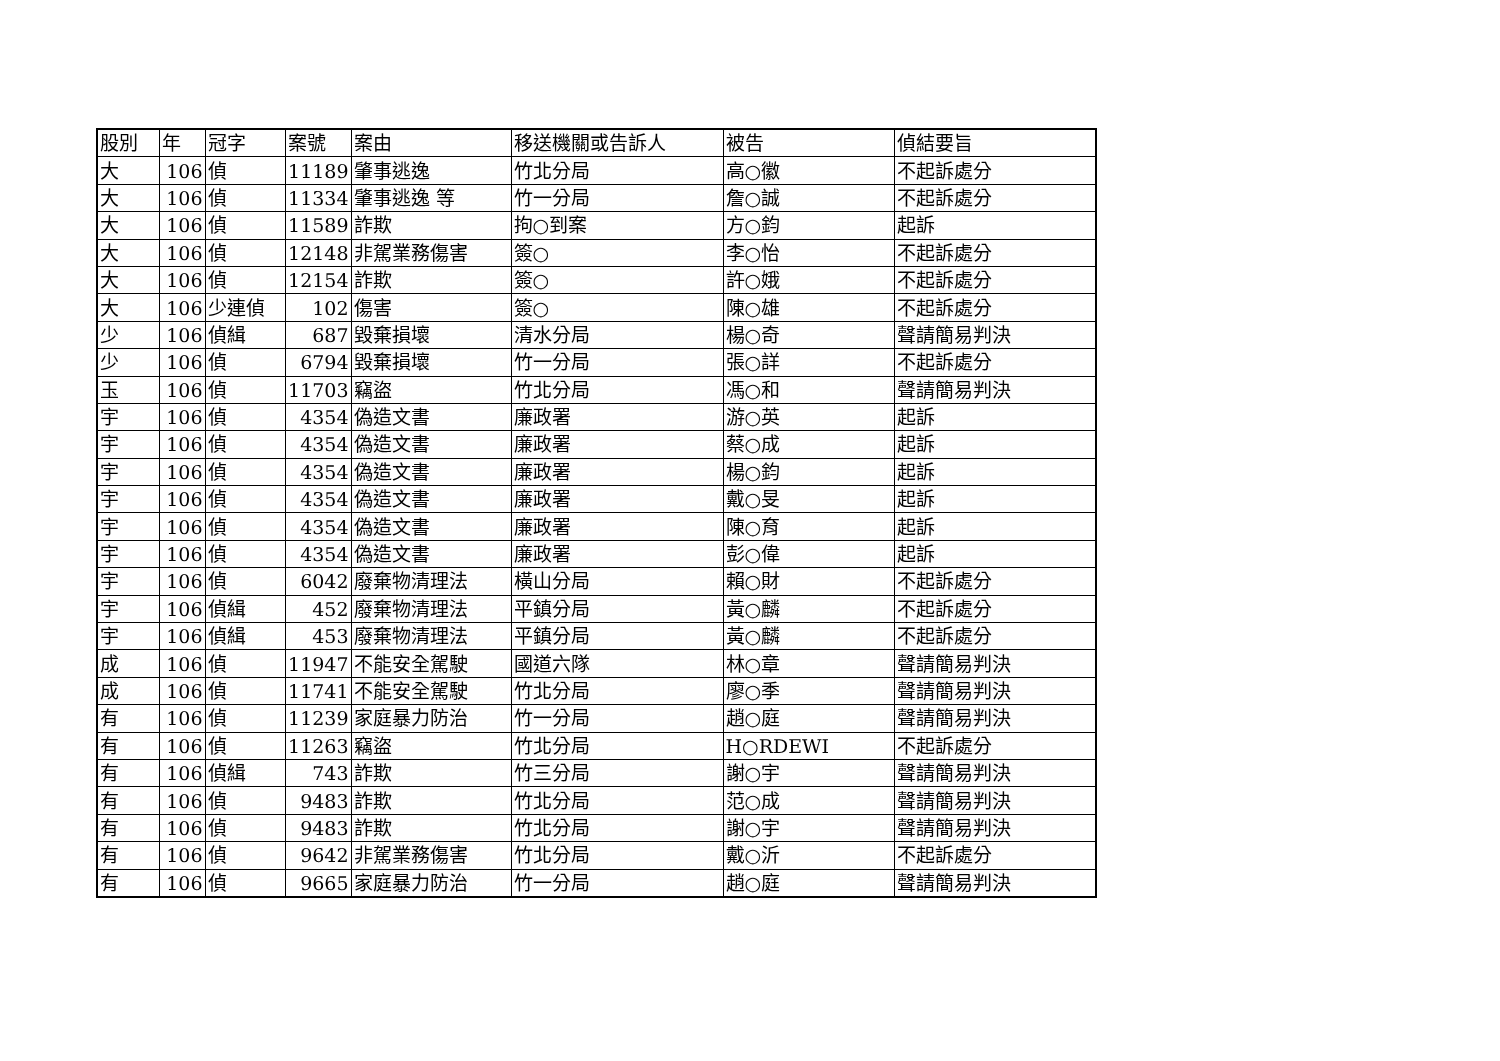| 股別 | 年 | 冠字 | 案號 | 案由 | 移送機關或告訴人 | 被告 | 偵結要旨 |
| --- | --- | --- | --- | --- | --- | --- | --- |
| 大 | 106 | 偵 | 11189 | 肇事逃逸 | 竹北分局 | 高○徽 | 不起訴處分 |
| 大 | 106 | 偵 | 11334 | 肇事逃逸 等 | 竹一分局 | 詹○誠 | 不起訴處分 |
| 大 | 106 | 偵 | 11589 | 詐欺 | 拘○到案 | 方○鈞 | 起訴 |
| 大 | 106 | 偵 | 12148 | 非駕業務傷害 | 簽○ | 李○怡 | 不起訴處分 |
| 大 | 106 | 偵 | 12154 | 詐欺 | 簽○ | 許○娥 | 不起訴處分 |
| 大 | 106 | 少連偵 | 102 | 傷害 | 簽○ | 陳○雄 | 不起訴處分 |
| 少 | 106 | 偵緝 | 687 | 毀棄損壞 | 清水分局 | 楊○奇 | 聲請簡易判決 |
| 少 | 106 | 偵 | 6794 | 毀棄損壞 | 竹一分局 | 張○詳 | 不起訴處分 |
| 玉 | 106 | 偵 | 11703 | 竊盜 | 竹北分局 | 馮○和 | 聲請簡易判決 |
| 宇 | 106 | 偵 | 4354 | 偽造文書 | 廉政署 | 游○英 | 起訴 |
| 宇 | 106 | 偵 | 4354 | 偽造文書 | 廉政署 | 蔡○成 | 起訴 |
| 宇 | 106 | 偵 | 4354 | 偽造文書 | 廉政署 | 楊○鈞 | 起訴 |
| 宇 | 106 | 偵 | 4354 | 偽造文書 | 廉政署 | 戴○旻 | 起訴 |
| 宇 | 106 | 偵 | 4354 | 偽造文書 | 廉政署 | 陳○育 | 起訴 |
| 宇 | 106 | 偵 | 4354 | 偽造文書 | 廉政署 | 彭○偉 | 起訴 |
| 宇 | 106 | 偵 | 6042 | 廢棄物清理法 | 橫山分局 | 賴○財 | 不起訴處分 |
| 宇 | 106 | 偵緝 | 452 | 廢棄物清理法 | 平鎮分局 | 黃○麟 | 不起訴處分 |
| 宇 | 106 | 偵緝 | 453 | 廢棄物清理法 | 平鎮分局 | 黃○麟 | 不起訴處分 |
| 成 | 106 | 偵 | 11947 | 不能安全駕駛 | 國道六隊 | 林○章 | 聲請簡易判決 |
| 成 | 106 | 偵 | 11741 | 不能安全駕駛 | 竹北分局 | 廖○季 | 聲請簡易判決 |
| 有 | 106 | 偵 | 11239 | 家庭暴力防治 | 竹一分局 | 趙○庭 | 聲請簡易判決 |
| 有 | 106 | 偵 | 11263 | 竊盜 | 竹北分局 | H○RDEWI | 不起訴處分 |
| 有 | 106 | 偵緝 | 743 | 詐欺 | 竹三分局 | 謝○宇 | 聲請簡易判決 |
| 有 | 106 | 偵 | 9483 | 詐欺 | 竹北分局 | 范○成 | 聲請簡易判決 |
| 有 | 106 | 偵 | 9483 | 詐欺 | 竹北分局 | 謝○宇 | 聲請簡易判決 |
| 有 | 106 | 偵 | 9642 | 非駕業務傷害 | 竹北分局 | 戴○沂 | 不起訴處分 |
| 有 | 106 | 偵 | 9665 | 家庭暴力防治 | 竹一分局 | 趙○庭 | 聲請簡易判決 |